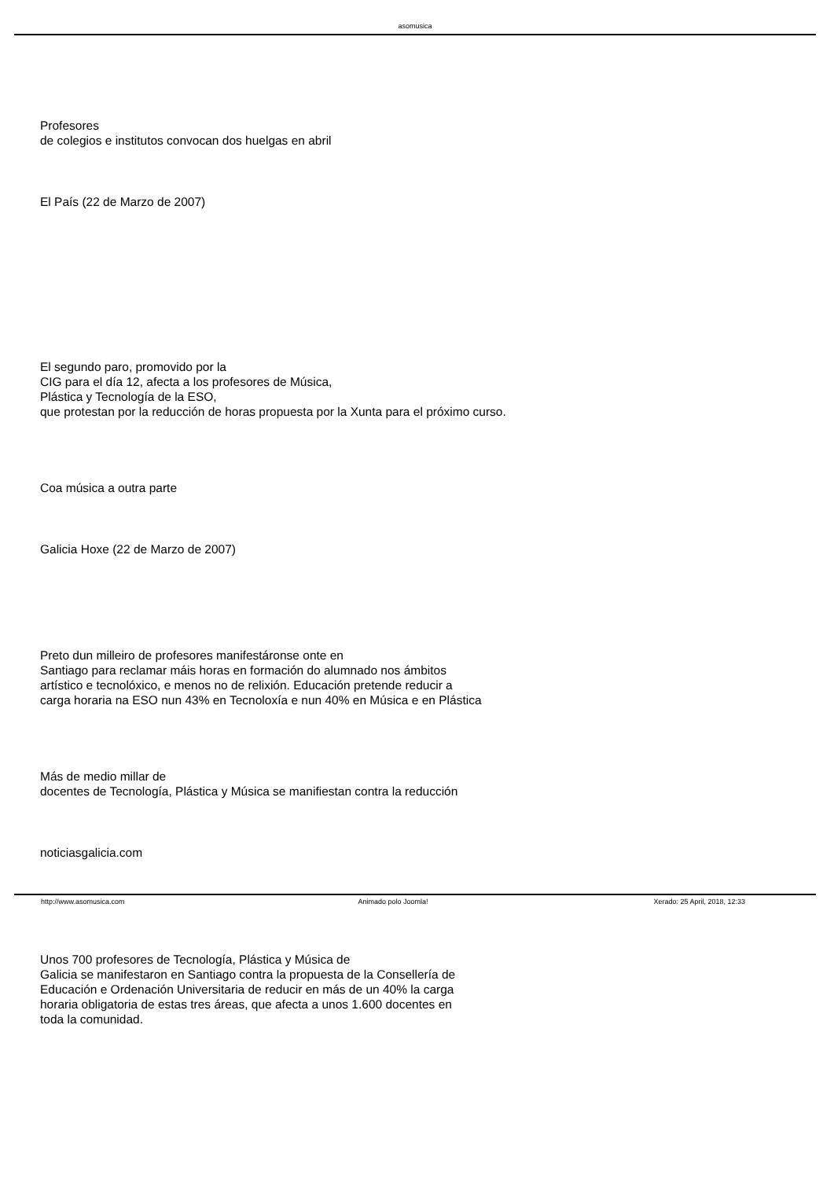asomusica
Profesores
de colegios e institutos convocan dos huelgas en abril
El País (22 de Marzo de 2007)
El segundo paro, promovido por la
CIG para el día 12, afecta a los profesores de Música,
Plástica y Tecnología de la ESO,
que protestan por la reducción de horas propuesta por la Xunta para el próximo curso.
Coa música a outra parte
Galicia Hoxe (22 de Marzo de 2007)
Preto dun milleiro de profesores manifestáronse onte en
Santiago para reclamar máis horas en formación do alumnado nos ámbitos
artístico e tecnolóxico, e menos no de relixión. Educación pretende reducir a
carga horaria na ESO nun 43% en Tecnoloxía e nun 40% en Música e en Plástica
Más de medio millar de
docentes de Tecnología, Plástica y Música se manifiestan contra la reducción
noticiasgalicia.com
Unos 700 profesores de Tecnología, Plástica y Música de
Galicia se manifestaron en Santiago contra la propuesta de la Consellería de
Educación e Ordenación Universitaria de reducir en más de un 40% la carga
horaria obligatoria de estas tres áreas, que afecta a unos 1.600 docentes en
toda la comunidad.
http://www.asomusica.com Animado polo Joomla! Xerado: 25 April, 2018, 12:33